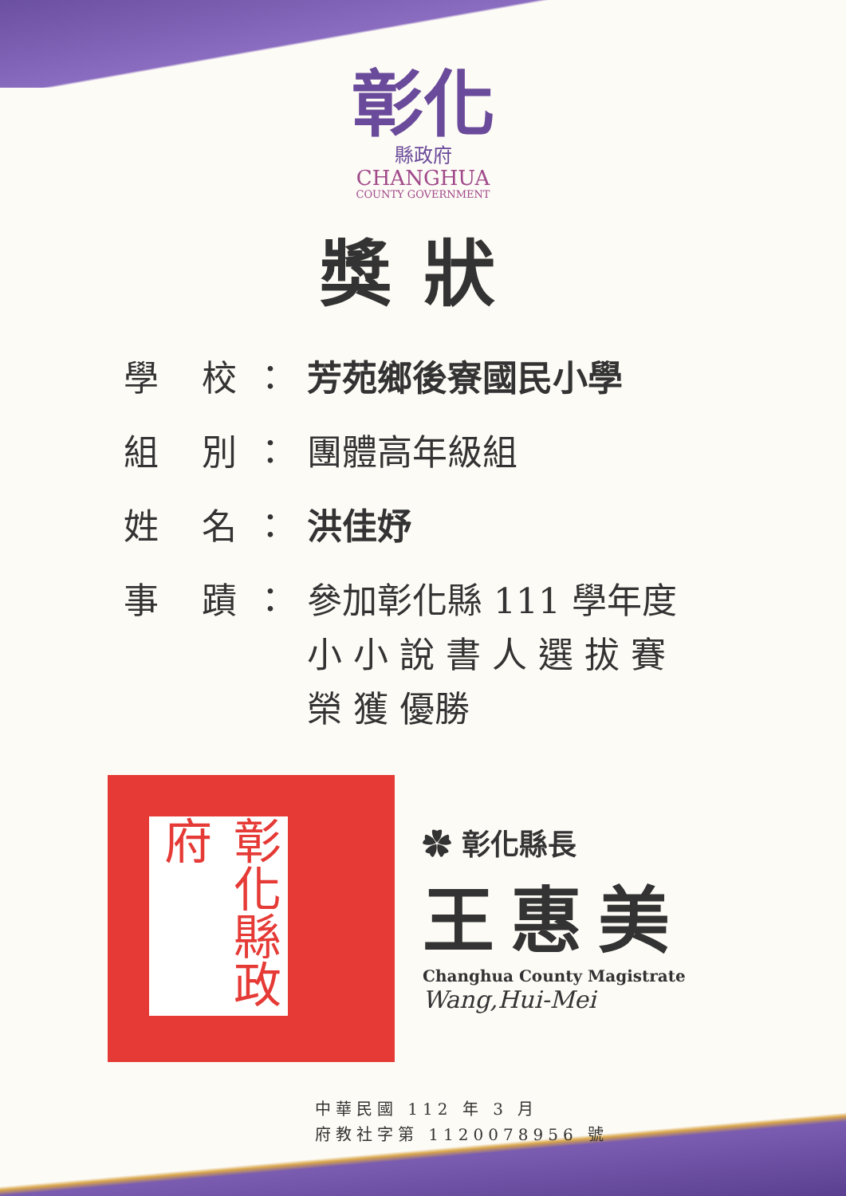彰化
縣政府
CHANGHUA
COUNTY GOVERNMENT
獎狀
學 校：
芳苑鄉後寮國民小學
組 別：
團體高年級組
姓 名：
洪佳妤
事 蹟：
參加彰化縣 111 學年度
小 小 說 書 人 選 拔 賽
榮 獲 優勝
彰化縣政府
✿ 彰化縣長
王惠美
Changhua County Magistrate
Wang,Hui-Mei
中華民國 112 年 3 月
府教社字第 1120078956 號